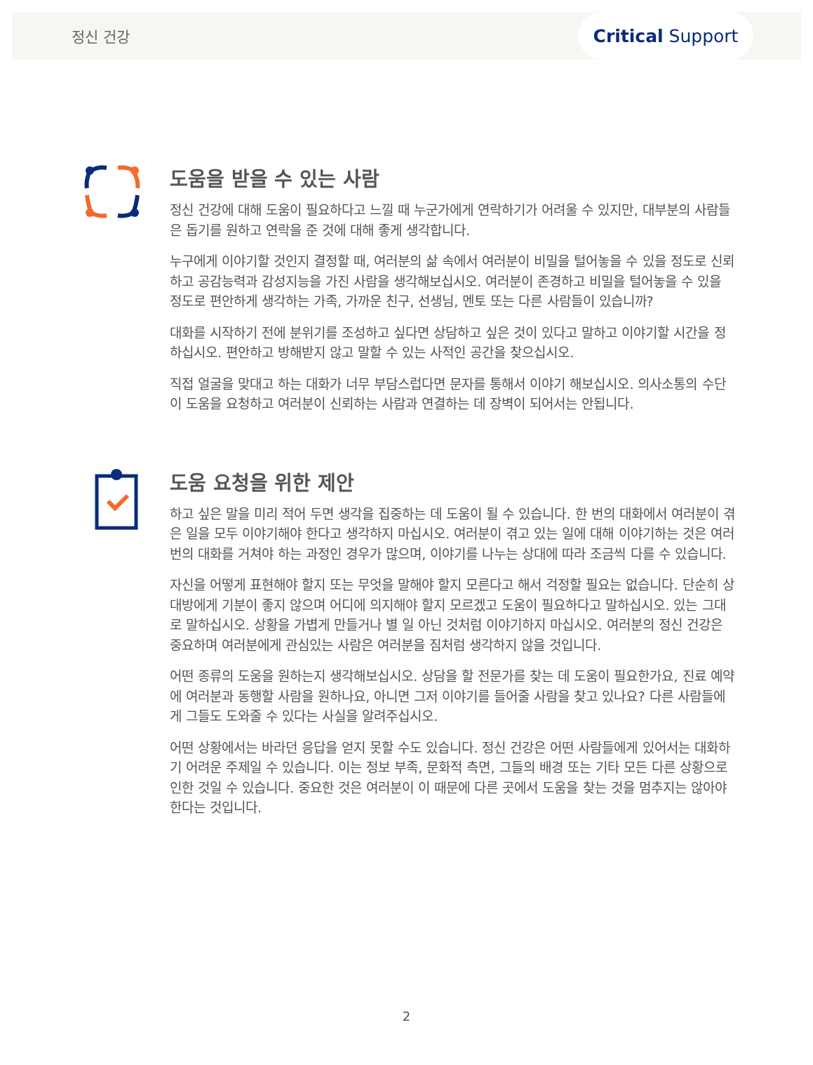정신 건강
Critical Support
도움을 받을 수 있는 사람
정신 건강에 대해 도움이 필요하다고 느낄 때 누군가에게 연락하기가 어려울 수 있지만, 대부분의 사람들은 돕기를 원하고 연락을 준 것에 대해 좋게 생각합니다.
누구에게 이야기할 것인지 결정할 때, 여러분의 삶 속에서 여러분이 비밀을 털어놓을 수 있을 정도로 신뢰하고 공감능력과 감성지능을 가진 사람을 생각해보십시오. 여러분이 존경하고 비밀을 털어놓을 수 있을 정도로 편안하게 생각하는 가족, 가까운 친구, 선생님, 멘토 또는 다른 사람들이 있습니까?
대화를 시작하기 전에 분위기를 조성하고 싶다면 상담하고 싶은 것이 있다고 말하고 이야기할 시간을 정하십시오. 편안하고 방해받지 않고 말할 수 있는 사적인 공간을 찾으십시오.
직접 얼굴을 맞대고 하는 대화가 너무 부담스럽다면 문자를 통해서 이야기 해보십시오. 의사소통의 수단이 도움을 요청하고 여러분이 신뢰하는 사람과 연결하는 데 장벽이 되어서는 안됩니다.
도움 요청을 위한 제안
하고 싶은 말을 미리 적어 두면 생각을 집중하는 데 도움이 될 수 있습니다. 한 번의 대화에서 여러분이 겪은 일을 모두 이야기해야 한다고 생각하지 마십시오. 여러분이 겪고 있는 일에 대해 이야기하는 것은 여러 번의 대화를 거쳐야 하는 과정인 경우가 많으며, 이야기를 나누는 상대에 따라 조금씩 다를 수 있습니다.
자신을 어떻게 표현해야 할지 또는 무엇을 말해야 할지 모른다고 해서 걱정할 필요는 없습니다. 단순히 상대방에게 기분이 좋지 않으며 어디에 의지해야 할지 모르겠고 도움이 필요하다고 말하십시오. 있는 그대로 말하십시오. 상황을 가볍게 만들거나 별 일 아닌 것처럼 이야기하지 마십시오. 여러분의 정신 건강은 중요하며 여러분에게 관심있는 사람은 여러분을 짐처럼 생각하지 않을 것입니다.
어떤 종류의 도움을 원하는지 생각해보십시오. 상담을 할 전문가를 찾는 데 도움이 필요한가요, 진료 예약에 여러분과 동행할 사람을 원하나요, 아니면 그저 이야기를 들어줄 사람을 찾고 있나요? 다른 사람들에게 그들도 도와줄 수 있다는 사실을 알려주십시오.
어떤 상황에서는 바라던 응답을 얻지 못할 수도 있습니다. 정신 건강은 어떤 사람들에게 있어서는 대화하기 어려운 주제일 수 있습니다. 이는 정보 부족, 문화적 측면, 그들의 배경 또는 기타 모든 다른 상황으로 인한 것일 수 있습니다. 중요한 것은 여러분이 이 때문에 다른 곳에서 도움을 찾는 것을 멈추지는 않아야 한다는 것입니다.
2